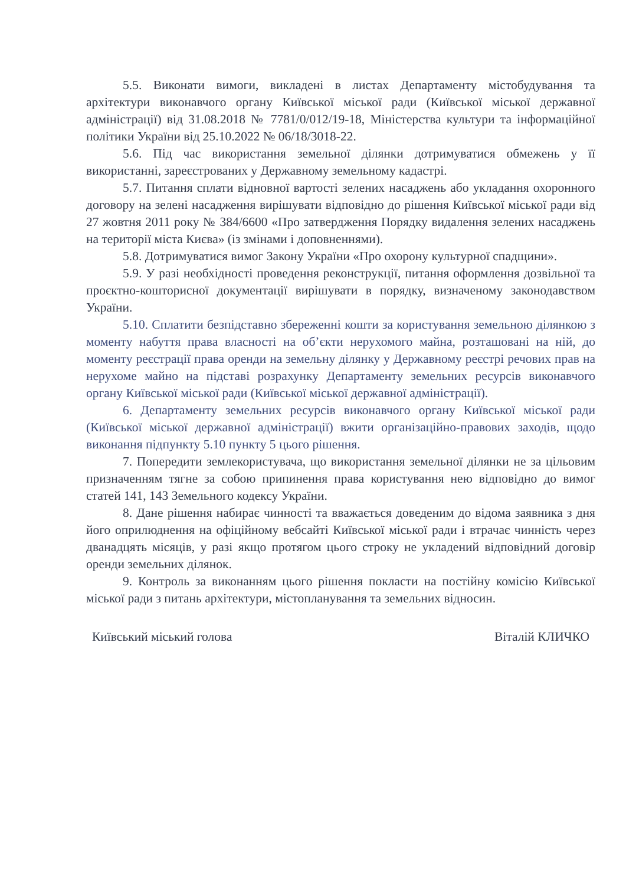5.5. Виконати вимоги, викладені в листах Департаменту містобудування та архітектури виконавчого органу Київської міської ради (Київської міської державної адміністрації) від 31.08.2018 № 7781/0/012/19-18, Міністерства культури та інформаційної політики України від 25.10.2022 № 06/18/3018-22.
5.6. Під час використання земельної ділянки дотримуватися обмежень у її використанні, зареєстрованих у Державному земельному кадастрі.
5.7. Питання сплати відновної вартості зелених насаджень або укладання охоронного договору на зелені насадження вирішувати відповідно до рішення Київської міської ради від 27 жовтня 2011 року № 384/6600 «Про затвердження Порядку видалення зелених насаджень на території міста Києва» (із змінами і доповненнями).
5.8. Дотримуватися вимог Закону України «Про охорону культурної спадщини».
5.9. У разі необхідності проведення реконструкції, питання оформлення дозвільної та проєктно-кошторисної документації вирішувати в порядку, визначеному законодавством України.
5.10. Сплатити безпідставно збереженні кошти за користування земельною ділянкою з моменту набуття права власності на об’єкти нерухомого майна, розташовані на ній, до моменту реєстрації права оренди на земельну ділянку у Державному реєстрі речових прав на нерухоме майно на підставі розрахунку Департаменту земельних ресурсів виконавчого органу Київської міської ради (Київської міської державної адміністрації).
6. Департаменту земельних ресурсів виконавчого органу Київської міської ради (Київської міської державної адміністрації) вжити організаційно-правових заходів, щодо виконання підпункту 5.10 пункту 5 цього рішення.
7. Попередити землекористувача, що використання земельної ділянки не за цільовим призначенням тягне за собою припинення права користування нею відповідно до вимог статей 141, 143 Земельного кодексу України.
8. Дане рішення набирає чинності та вважається доведеним до відома заявника з дня його оприлюднення на офіційному вебсайті Київської міської ради і втрачає чинність через дванадцять місяців, у разі якщо протягом цього строку не укладений відповідний договір оренди земельних ділянок.
9. Контроль за виконанням цього рішення покласти на постійну комісію Київської міської ради з питань архітектури, містопланування та земельних відносин.
Київський міський голова Віталій КЛИЧКО